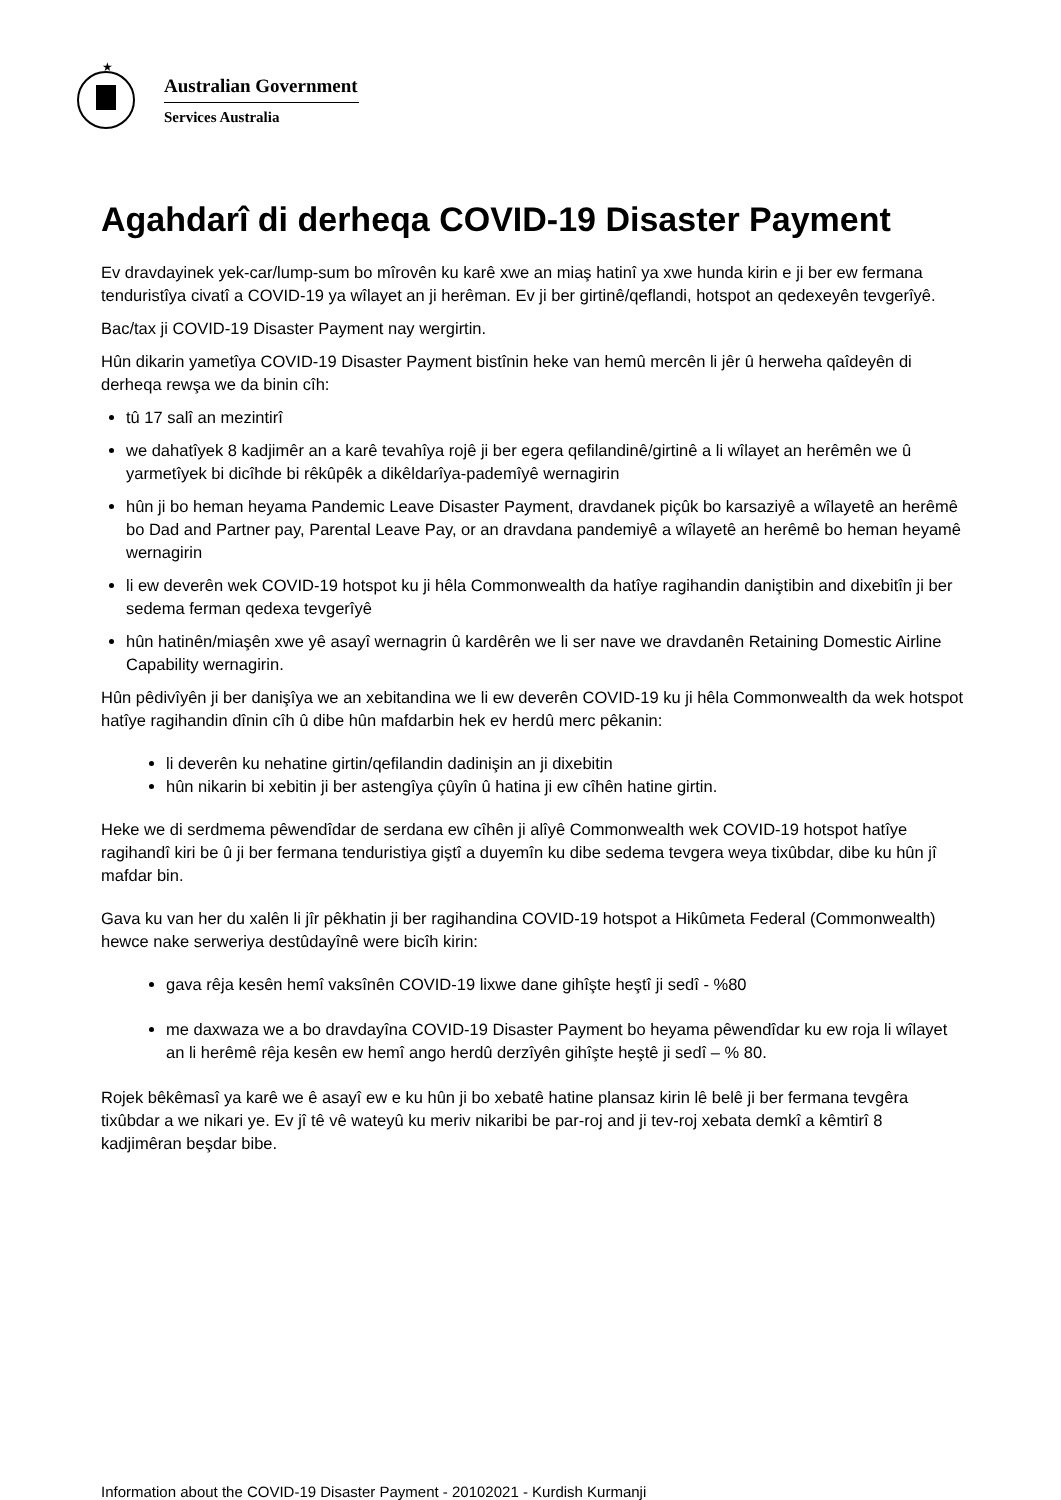★
Australian Government
Services Australia
Agahdarî di derheqa COVID-19 Disaster Payment
Ev dravdayinek yek-car/lump-sum bo mîrovên ku karê xwe an miaş hatinî ya xwe hunda kirin e ji ber ew fermana tenduristîya civatî a COVID-19 ya wîlayet an ji herêman. Ev ji ber girtinê/qeflandi, hotspot an qedexeyên tevgerîyê.
Bac/tax ji COVID-19 Disaster Payment nay wergirtin.
Hûn dikarin yametîya COVID-19 Disaster Payment bistînin heke van hemû mercên li jêr û herweha qaîdeyên di derheqa rewşa we da binin cîh:
tû 17 salî an mezintirî
we dahatîyek 8 kadjimêr an a karê tevahîya rojê ji ber egera qefilandinê/girtinê a li wîlayet an herêmên we û yarmetîyek bi dicîhde bi rêkûpêk a dikêldarîya-pademîyê wernagirin
hûn ji bo heman heyama Pandemic Leave Disaster Payment, dravdanek piçûk bo karsaziyê a wîlayetê an herêmê bo Dad and Partner pay, Parental Leave Pay, or an dravdana pandemiyê a wîlayetê an herêmê bo heman heyamê wernagirin
li ew deverên wek COVID-19 hotspot ku ji hêla Commonwealth da hatîye ragihandin daniştibin and dixebitîn ji ber sedema ferman qedexa tevgerîyê
hûn hatinên/miaşên xwe yê asayî wernagrin û kardêrên we li ser nave we dravdanên Retaining Domestic Airline Capability wernagirin.
Hûn pêdivîyên ji ber danişîya we an xebitandina we li ew deverên COVID-19 ku ji hêla Commonwealth da wek hotspot hatîye ragihandin dînin cîh û dibe hûn mafdarbin hek ev herdû merc pêkanin:
li deverên ku nehatine girtin/qefilandin dadinişin an ji dixebitin
hûn nikarin bi xebitin ji ber astengîya çûyîn û hatina ji ew cîhên hatine girtin.
Heke we di serdmema pêwendîdar de serdana ew cîhên ji alîyê Commonwealth wek COVID-19 hotspot hatîye ragihandî kiri be û ji ber fermana tenduristiya giştî a duyemîn ku dibe sedema tevgera weya tixûbdar, dibe ku hûn jî mafdar bin.
Gava ku van her du xalên li jîr pêkhatin ji ber ragihandina COVID-19 hotspot a Hikûmeta Federal (Commonwealth) hewce nake serweriya destûdayînê were bicîh kirin:
gava rêja kesên hemî vaksînên COVID-19 lixwe dane gihîşte heştî ji sedî - %80
me daxwaza we a bo dravdayîna COVID-19 Disaster Payment bo heyama pêwendîdar ku ew roja li wîlayet an li herêmê rêja kesên ew hemî ango herdû derzîyên gihîşte heştê ji sedî – % 80.
Rojek bêkêmasî ya karê we ê asayî ew e ku hûn ji bo xebatê hatine plansaz kirin lê belê ji ber fermana tevgêra tixûbdar a we nikari ye. Ev jî tê vê wateyû ku meriv nikaribi be par-roj and ji tev-roj xebata demkî a kêmtirî 8 kadjimêran beşdar bibe.
Information about the COVID-19 Disaster Payment - 20102021 - Kurdish Kurmanji